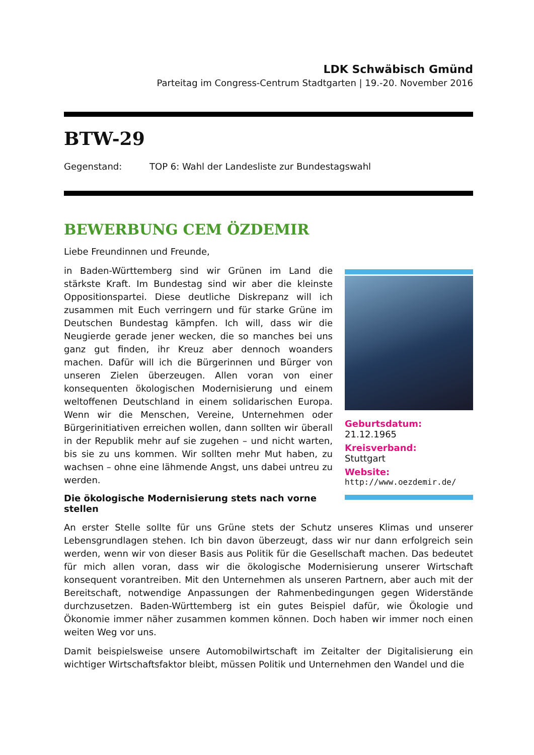LDK Schwäbisch Gmünd
Parteitag im Congress-Centrum Stadtgarten | 19.-20. November 2016
BTW-29
Gegenstand: TOP 6: Wahl der Landesliste zur Bundestagswahl
BEWERBUNG CEM ÖZDEMIR
Liebe Freundinnen und Freunde,
Geburtsdatum:
21.12.1965
Kreisverband:
Stuttgart
Website:
http://www.oezdemir.de/
in Baden-Württemberg sind wir Grünen im Land die stärkste Kraft. Im Bundestag sind wir aber die kleinste Oppositionspartei. Diese deutliche Diskrepanz will ich zusammen mit Euch verringern und für starke Grüne im Deutschen Bundestag kämpfen. Ich will, dass wir die Neugierde gerade jener wecken, die so manches bei uns ganz gut finden, ihr Kreuz aber dennoch woanders machen. Dafür will ich die Bürgerinnen und Bürger von unseren Zielen überzeugen. Allen voran von einer konsequenten ökologischen Modernisierung und einem weltoffenen Deutschland in einem solidarischen Europa. Wenn wir die Menschen, Vereine, Unternehmen oder Bürgerinitiativen erreichen wollen, dann sollten wir überall in der Republik mehr auf sie zugehen – und nicht warten, bis sie zu uns kommen. Wir sollten mehr Mut haben, zu wachsen – ohne eine lähmende Angst, uns dabei untreu zu werden.
Die ökologische Modernisierung stets nach vorne stellen
An erster Stelle sollte für uns Grüne stets der Schutz unseres Klimas und unserer Lebensgrundlagen stehen. Ich bin davon überzeugt, dass wir nur dann erfolgreich sein werden, wenn wir von dieser Basis aus Politik für die Gesellschaft machen. Das bedeutet für mich allen voran, dass wir die ökologische Modernisierung unserer Wirtschaft konsequent vorantreiben. Mit den Unternehmen als unseren Partnern, aber auch mit der Bereitschaft, notwendige Anpassungen der Rahmenbedingungen gegen Widerstände durchzusetzen. Baden-Württemberg ist ein gutes Beispiel dafür, wie Ökologie und Ökonomie immer näher zusammen kommen können. Doch haben wir immer noch einen weiten Weg vor uns.
Damit beispielsweise unsere Automobilwirtschaft im Zeitalter der Digitalisierung ein wichtiger Wirtschaftsfaktor bleibt, müssen Politik und Unternehmen den Wandel und die